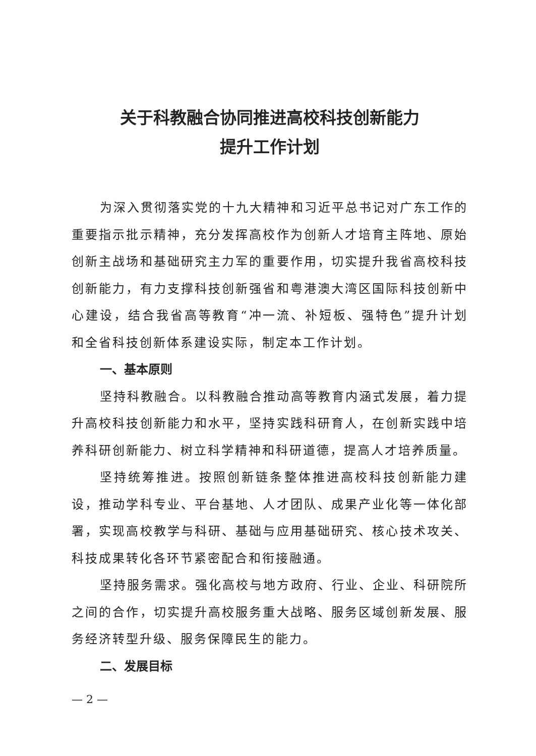关于科教融合协同推进高校科技创新能力
提升工作计划
为深入贯彻落实党的十九大精神和习近平总书记对广东工作的重要指示批示精神，充分发挥高校作为创新人才培育主阵地、原始创新主战场和基础研究主力军的重要作用，切实提升我省高校科技创新能力，有力支撑科技创新强省和粤港澳大湾区国际科技创新中心建设，结合我省高等教育“冲一流、补短板、强特色”提升计划和全省科技创新体系建设实际，制定本工作计划。
一、基本原则
坚持科教融合。以科教融合推动高等教育内涵式发展，着力提升高校科技创新能力和水平，坚持实践科研育人，在创新实践中培养科研创新能力、树立科学精神和科研道德，提高人才培养质量。
坚持统筹推进。按照创新链条整体推进高校科技创新能力建设，推动学科专业、平台基地、人才团队、成果产业化等一体化部署，实现高校教学与科研、基础与应用基础研究、核心技术攻关、科技成果转化各环节紧密配合和衔接融通。
坚持服务需求。强化高校与地方政府、行业、企业、科研院所之间的合作，切实提升高校服务重大战略、服务区域创新发展、服务经济转型升级、服务保障民生的能力。
二、发展目标
— 2 —